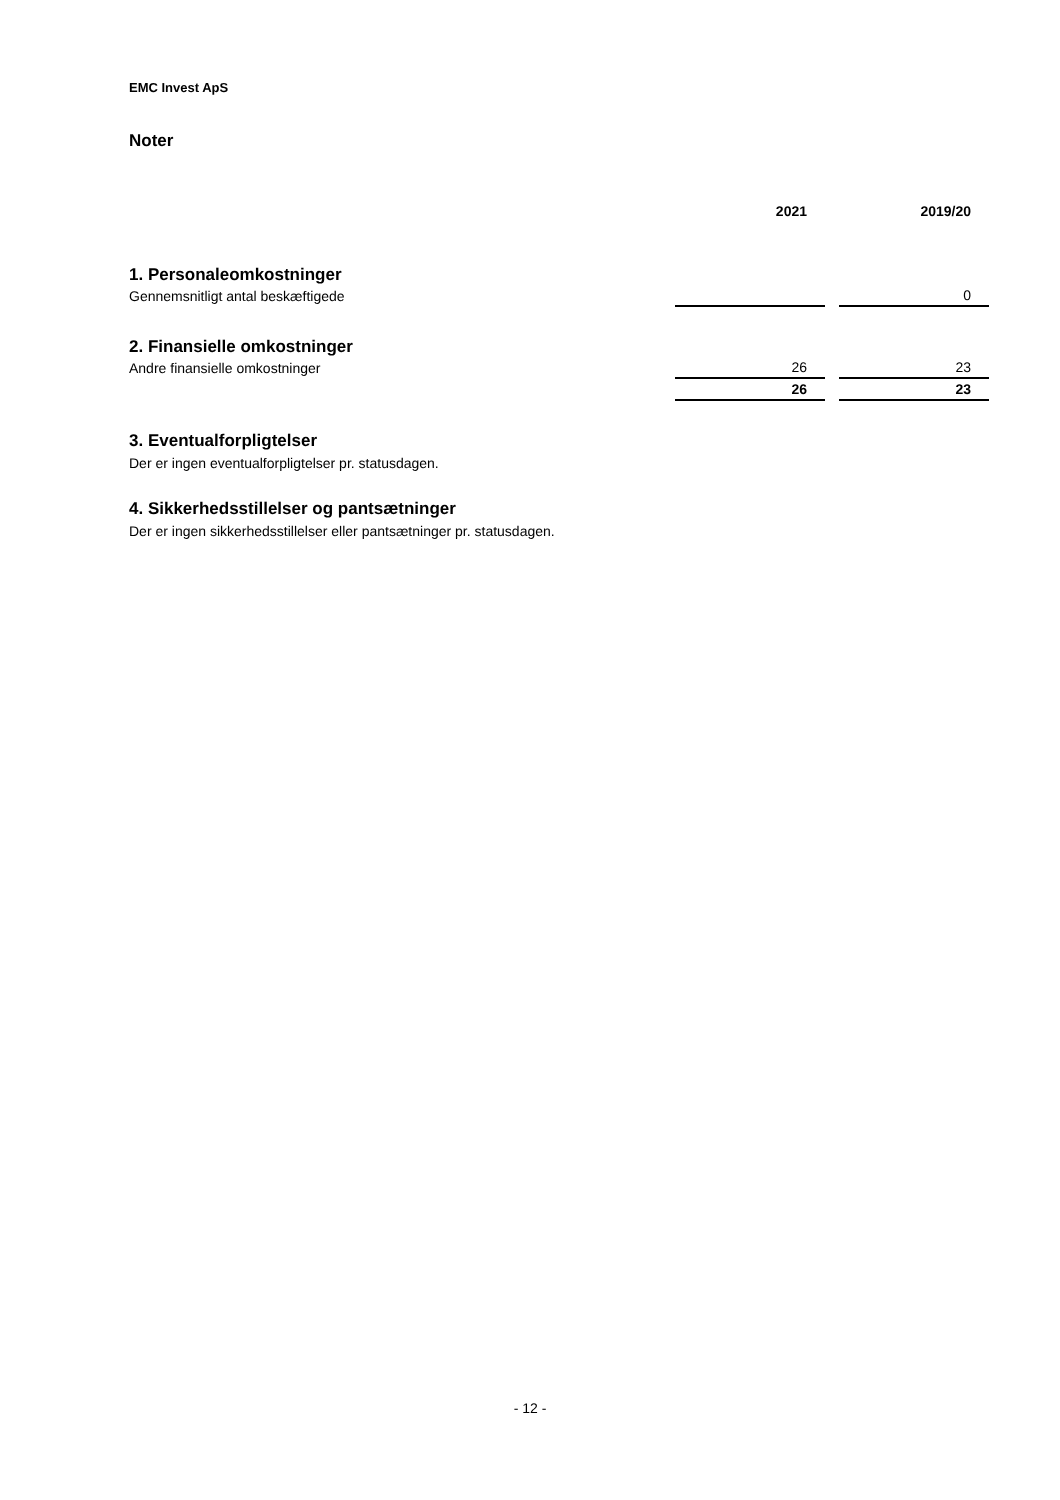EMC Invest ApS
Noter
| | 2021 | | 2019/20 |
1. Personaleomkostninger
| Gennemsnitligt antal beskæftigede | | | 0 |
2. Finansielle omkostninger
| Andre finansielle omkostninger | 26 | | 23 |
| | 26 | | 23 |
3. Eventualforpligtelser
Der er ingen eventualforpligtelser pr. statusdagen.
4. Sikkerhedsstillelser og pantsætninger
Der er ingen sikkerhedsstillelser eller pantsætninger pr. statusdagen.
- 12 -